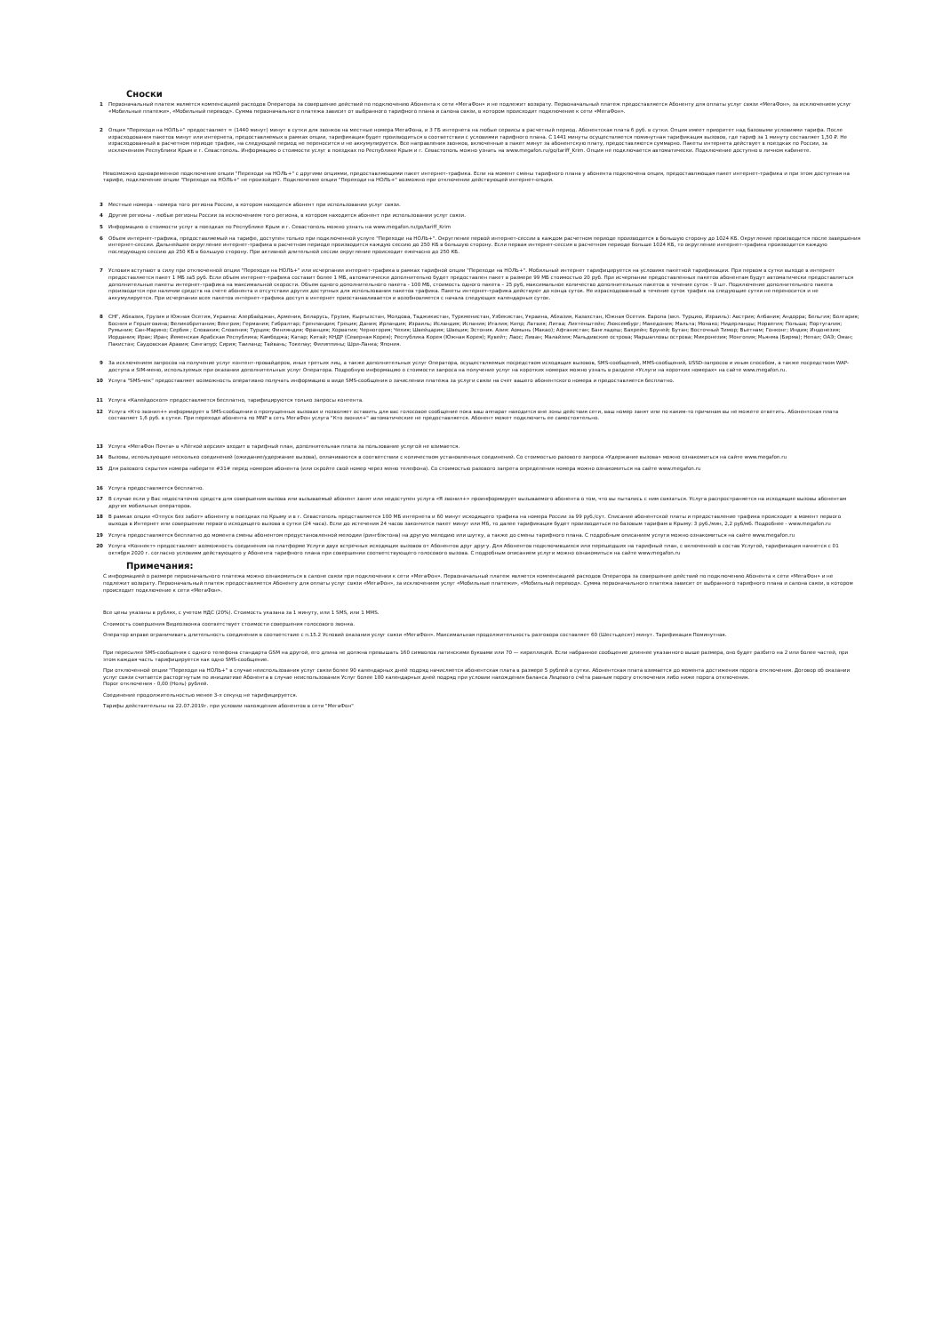Сноски
1 Первоначальный платеж является компенсацией расходов Оператора за совершение действий по подключению Абонента к сети «МегаФон» и не подлежит возврату. Первоначальный платеж предоставляется Абоненту для оплаты услуг связи «МегаФон», за исключением услуг «Мобильные платежи», «Мобильный перевод». Сумма первоначального платежа зависит от выбранного тарифного плана и салона связи, в котором происходит подключение к сети «МегаФон».
2 Опция "Переходи на НОЛЬ+" предоставляет ∞ (1440 минут) минут в сутки для звонков на местные номера МегаФона, и 3 ГБ интернета на любые сервисы в расчетный период. Абонентская плата 6 руб. в сутки. Опция имеет приоритет над базовыми условиями тарифа. После израсходования пакетов минут или интернета, предоставляемых в рамках опции, тарификация будет производиться в соответствии с условиями тарифного плана. С 1441 минуты осуществляется поминутная тарификация вызовов, где тариф за 1 минуту составляет 1,50 ₽. Не израсходованный в расчетном периоде трафик, на следующий период не переносится и не аккумулируется. Все направления звонков, включенные в пакет минут за абонентскую плату, предоставляются суммарно. Пакеты интернета действует в поездках по России, за исключением Республики Крым и г. Севастополь. Информацию о стоимости услуг в поездках по Республике Крым и г. Севастополь можно узнать на www.megafon.ru/go/tariff_Krim. Опция не подключается автоматически. Подключение доступно в личном кабинете.
Невозможно одновременное подключение опции "Переходи на НОЛЬ+" с другими опциями, предоставляющими пакет интернет-трафика. Если на момент смены тарифного плана у абонента подключена опция, предоставляющая пакет интернет-трафика и при этом доступная на тарифе, подключение опции "Переходи на НОЛЬ+" не произойдет. Подключение опции "Переходи на НОЛЬ+" возможно при отключении действующей интернет-опции.
3 Местные номера - номера того региона России, в котором находится абонент при использовании услуг связи.
4 Другие регионы - любые регионы России за исключением того региона, в котором находится абонент при использовании услуг связи.
5 Информацию о стоимости услуг в поездках по Республике Крым и г. Севастополь можно узнать на www.megafon.ru/go/tariff_Krim
6 Объем интернет-трафика, предоставляемый на тарифе, доступен только при подключенной услуге "Переходи на НОЛЬ+". Округление первой интернет-сессии в каждом расчетном периоде производится в большую сторону до 1024 КБ. Округление производится после завершения интернет-сессии. Дальнейшее округление интернет-трафика в расчетном периоде производится каждую сессию до 250 КБ в большую сторону. Если первая интернет-сессия в расчетном периоде больше 1024 КБ, то округление интернет-трафика производится каждую последующую сессию до 250 КБ в большую сторону. При активной длительной сессии округление происходит ежечасно до 250 КБ.
7 Условия вступают в силу при отключенной опции "Переходи на НОЛЬ+" или исчерпании интернет-трафика в рамках тарифной опции "Переходи на НОЛЬ+". Мобильный интернет тарифицируется на условиях пакетной тарификации. При первом в сутки выходе в интернет предоставляется пакет 1 МБ за5 руб. Если объем интернет-трафика составит более 1 МБ, автоматически дополнительно будет предоставлен пакет в размере 99 МБ стоимостью 20 руб. При исчерпании предоставленных пакетов абонентам будут автоматически предоставляться дополнительные пакеты интернет-трафика на максимальной скорости. Объем одного дополнительного пакета - 100 МБ, стоимость одного пакета – 25 руб, максимальное количество дополнительных пакетов в течение суток - 9 шт. Подключение дополнительного пакета производится при наличии средств на счете абонента и отсутствии других доступных для использования пакетов трафика. Пакеты интернет-трафика действуют до конца суток. Не израсходованный в течение суток трафик на следующие сутки не переносится и не аккумулируется. При исчерпании всех пакетов интернет-трафика доступ в интернет приостанавливается и возобновляется с начала следующих календарных суток.
8 СНГ, Абхазия, Грузия и Южная Осетия, Украина: Азербайджан, Армения, Беларусь, Грузия, Кыргызстан, Молдова, Таджикистан, Туркменистан, Узбекистан, Украина, Абхазия, Казахстан, Южная Осетия. Европа (вкл. Турцию, Израиль): Австрия; Албания; Андорра; Бельгия; Болгария; Босния и Герцеговина; Великобритания; Венгрия; Германия; Гибралтар; Гренландия; Греция; Дания; Ирландия; Израиль; Исландия; Испания; Италия; Кипр; Латвия; Литва; Лихтенштейн; Люксембург; Македония; Мальта; Монако; Нидерланды; Норвегия; Польша; Португалия; Румыния; Сан-Марино; Сербия ; Словакия; Словения; Турция; Финляндия; Франция; Хорватия; Черногория; Чехия; Швейцария; Швеция; Эстония. Азия: Аомынь (Макао); Афганистан; Бангладеш; Бахрейн; Бруней; Бутан; Восточный Тимор; Вьетнам; Гонконг; Индия; Индонезия; Иордания; Ирак; Иран; Йеменская Арабская Республика; Камбоджа; Катар; Китай; КНДР (Северная Корея); Республика Корея (Южная Корея); Кувейт; Лаос; Ливан; Малайзия; Мальдивские острова; Маршалловы острова; Микронезия; Монголия; Мьянма (Бирма); Непал; ОАЭ; Оман; Пакистан; Саудовская Аравия; Сингапур; Сирия; Таиланд; Тайвань; Токелау; Филиппины; Шри-Ланка; Япония.
9 За исключением запросов на получение услуг контент-провайдеров, иных третьих лиц, а также дополнительных услуг Оператора, осуществляемых посредством исходящих вызовов, SMS-сообщений, MMS-сообщений, USSD-запросов и иным способом, а также посредством WAP-доступа и SIM-меню, используемых при оказании дополнительных услуг Оператора. Подробную информацию о стоимости запроса на получение услуг на коротких номерах можно узнать в разделе «Услуги на коротких номерах» на сайте www.megafon.ru.
10 Услуга "SMS-чек" предоставляет возможность оперативно получать информацию в виде SMS-сообщения о зачислении платежа за услуги связи на счет вашего абонентского номера и предоставляется бесплатно.
11 Услуга «Калейдоскоп» предоставляется бесплатно, тарифицируются только запросы контента.
12 Услуга «Кто звонил+» информирует в SMS-сообщении о пропущенных вызовах и позволяет оставить для вас голосовое сообщение пока ваш аппарат находится вне зоны действия сети, ваш номер занят или по каким-то причинам вы не можете ответить. Абонентская плата составляет 1,6 руб. в сутки. При переходе абонента по MNP в сеть МегаФон услуга "Кто звонил+" автоматические не предоставляется. Абонент может подключить ее самостоятельно.
13 Услуга «МегаФон Почта» в «Лёгкой версии» входит в тарифный план, дополнительная плата за пользование услугой не взимается.
14 Вызовы, использующие несколько соединений (ожидание/удержание вызова), оплачиваются в соответствии с количеством установленных соединений. Со стоимостью разового запроса «Удержание вызова» можно ознакомиться на сайте www.megafon.ru
15 Для разового скрытия номера наберите #31# перед номером абонента (или скройте свой номер через меню телефона). Со стоимостью разового запрета определения номера можно ознакомиться на сайте www.megafon.ru
16 Услуга предоставляется бесплатно.
17 В случае если у Вас недостаточно средств для совершения вызова или вызываемый абонент занят или недоступен услуга «Я звонил+» проинформирует вызываемого абонента о том, что вы пытались с ним связаться. Услуга распространяется на исходящие вызовы абонентам других мобильных операторов.
18 В рамках опции «Отпуск без забот» абоненту в поездках по Крыму и в г. Севастополь представляется 100 МБ интернета и 60 минут исходящего трафика на номера России за 99 руб./сут. Списание абонентской платы и предоставление трафика происходит в момент первого выхода в Интернет или совершении первого исходящего вызова в сутки (24 часа). Если до истечения 24 часов закончится пакет минут или Мб, то далее тарификация будет производиться по базовым тарифам в Крыму: 3 руб./мин, 2,2 руб/мб. Подробнее - www.megafon.ru
19 Услуга предоставляется бесплатно до момента смены абонентом предустановленной мелодии (рингбэктона) на другую мелодию или шутку, а также до смены тарифного плана. С подробным описанием услуги можно ознакомиться на сайте www.megafon.ru
20 Услуга «Коннект» предоставляет возможность соединения на платформе Услуги двух встречных исходящих вызовов от Абонентов друг другу. Для Абонентов подключившихся или перешедших на тарифный план, с включенной в состав Услугой, тарификация начнется с 01 октября 2020 г. согласно условиям действующего у Абонента тарифного плана при совершении соответствующего голосового вызова. С подробным описанием услуги можно ознакомиться на сайте www.megafon.ru
Примечания:
С информацией о размере первоначального платежа можно ознакомиться в салоне связи при подключении к сети «МегаФон». Первоначальный платеж является компенсацией расходов Оператора за совершение действий по подключению Абонента к сети «МегаФон» и не подлежит возврату. Первоначальный платеж предоставляется Абоненту для оплаты услуг связи «МегаФон», за исключением услуг «Мобильные платежи», «Мобильный перевод». Сумма первоначального платежа зависит от выбранного тарифного плана и салона связи, в котором происходит подключение к сети «МегаФон».
Все цены указаны в рублях, с учетом НДС (20%). Стоимость указана за 1 минуту, или 1 SMS, или 1 MMS.
Стоимость совершения Видеозвонка соответствует стоимости совершения голосового звонка.
Оператор вправе ограничивать длительность соединения в соответствие с п.15.2 Условий оказания услуг связи «МегаФон». Максимальная продолжительность разговора составляет 60 (Шестьдесят) минут. Тарификация Поминутная.
При пересылке SMS-сообщения с одного телефона стандарта GSM на другой, его длина не должна превышать 160 символов латинскими буквами или 70 — кириллицей. Если набранное сообщение длиннее указанного выше размера, оно будет разбито на 2 или более частей, при этом каждая часть тарифицируется как одно SMS-сообщение.
При отключенной опции "Переходи на НОЛЬ+" в случае неиспользования услуг связи более 90 календарных дней подряд начисляется абонентская плата в размере 5 рублей в сутки. Абонентская плата взимается до момента достижения порога отключения. Договор об оказании услуг связи считается расторгнутым по инициативе Абонента в случае неиспользования Услуг более 180 календарных дней подряд при условии нахождения баланса Лицевого счёта равным порогу отключения либо ниже порога отключения.
Порог отключения - 0,00 (Ноль) рублей.
Соединение продолжительностью менее 3-х секунд не тарифицируется.
Тарифы действительны на 22.07.2019г. при условии нахождения абонентов в сети "МегаФон"